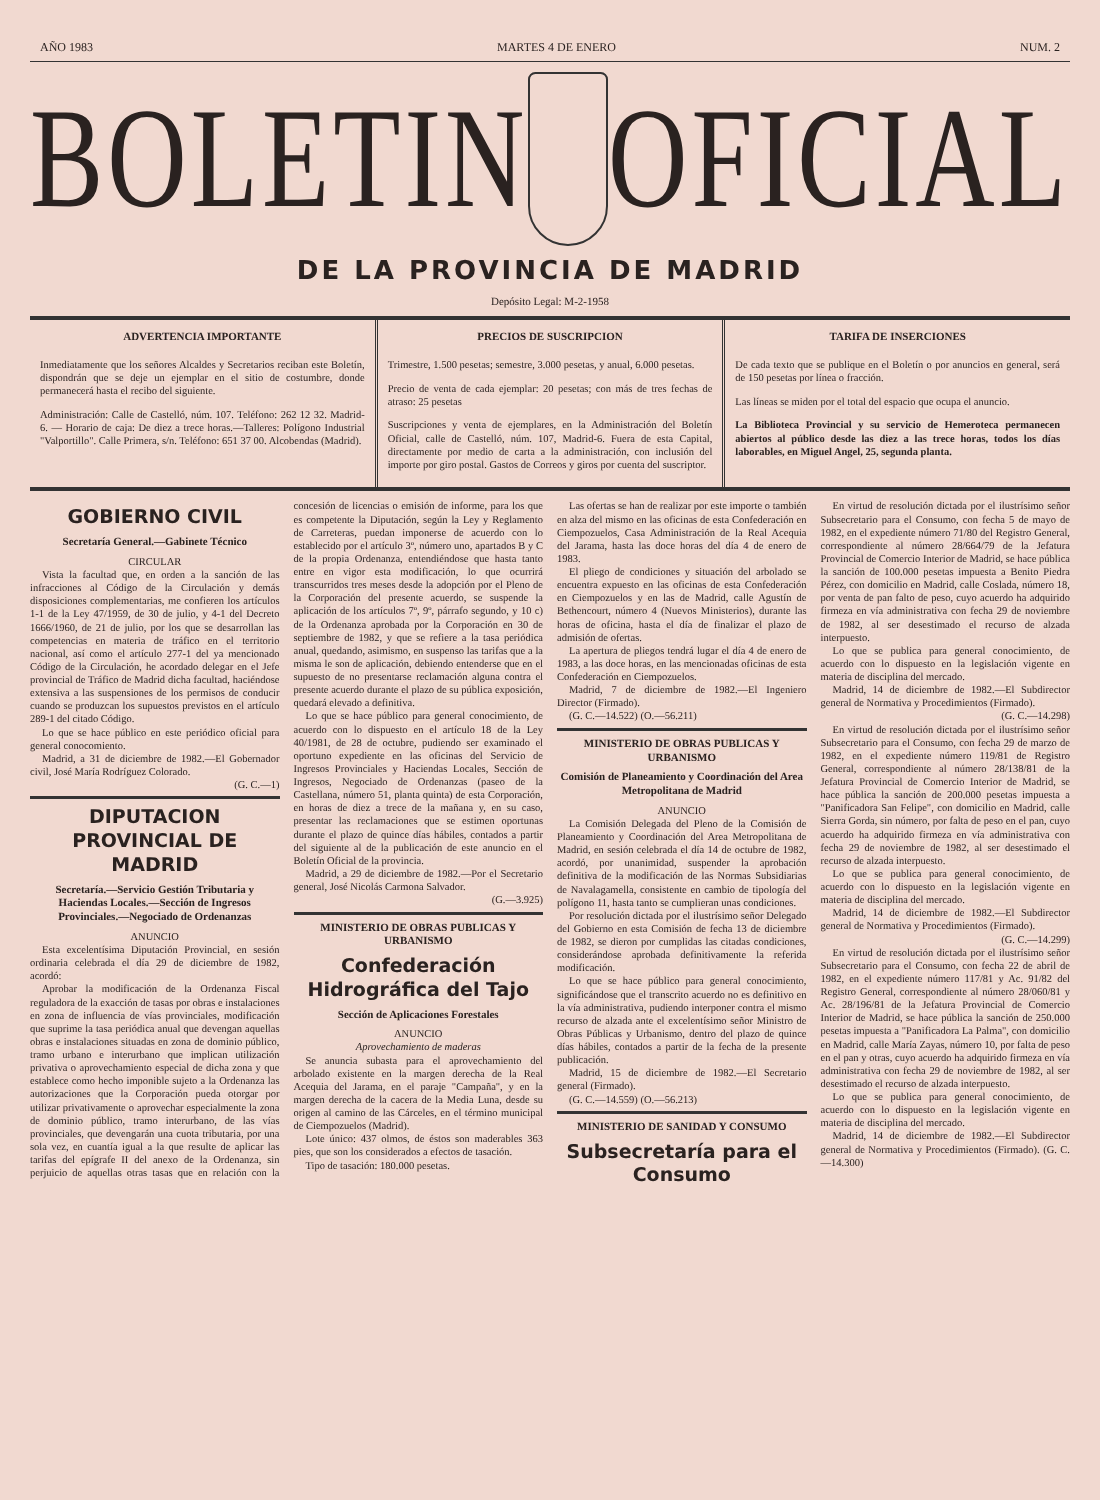AÑO 1983 MARTES 4 DE ENERO NUM. 2
BOLETIN OFICIAL
DE LA PROVINCIA DE MADRID
Depósito Legal: M-2-1958
ADVERTENCIA IMPORTANTE
Inmediatamente que los señores Alcaldes y Secretarios reciban este Boletín, dispondrán que se deje un ejemplar en el sitio de costumbre, donde permanecerá hasta el recibo del siguiente.
Administración: Calle de Castelló, núm. 107. Teléfono: 262 12 32. Madrid-6. — Horario de caja: De diez a trece horas.—Talleres: Polígono Industrial "Valportillo". Calle Primera, s/n. Teléfono: 651 37 00. Alcobendas (Madrid).
PRECIOS DE SUSCRIPCION
Trimestre, 1.500 pesetas; semestre, 3.000 pesetas, y anual, 6.000 pesetas.
Precio de venta de cada ejemplar: 20 pesetas; con más de tres fechas de atraso: 25 pesetas
Suscripciones y venta de ejemplares, en la Administración del Boletín Oficial, calle de Castelló, núm. 107, Madrid-6. Fuera de esta Capital, directamente por medio de carta a la administración, con inclusión del importe por giro postal. Gastos de Correos y giros por cuenta del suscriptor.
TARIFA DE INSERCIONES
De cada texto que se publique en el Boletín o por anuncios en general, será de 150 pesetas por línea o fracción.
Las líneas se miden por el total del espacio que ocupa el anuncio.
La Biblioteca Provincial y su servicio de Hemeroteca permanecen abiertos al público desde las diez a las trece horas, todos los días laborables, en Miguel Angel, 25, segunda planta.
GOBIERNO CIVIL
Secretaría General.—Gabinete Técnico
CIRCULAR
Vista la facultad que, en orden a la sanción de las infracciones al Código de la Circulación y demás disposiciones complementarias, me confieren los artículos 1-1 de la Ley 47/1959, de 30 de julio, y 4-1 del Decreto 1666/1960, de 21 de julio, por los que se desarrollan las competencias en materia de tráfico en el territorio nacional, así como el artículo 277-1 del ya mencionado Código de la Circulación, he acordado delegar en el Jefe provincial de Tráfico de Madrid dicha facultad, haciéndose extensiva a las suspensiones de los permisos de conducir cuando se produzcan los supuestos previstos en el artículo 289-1 del citado Código.
Lo que se hace público en este periódico oficial para general conocomiento.
Madrid, a 31 de diciembre de 1982.—El Gobernador civil, José María Rodríguez Colorado.
(G. C.—1)
DIPUTACION PROVINCIAL DE MADRID
Secretaría.—Servicio Gestión Tributaria y Haciendas Locales.—Sección de Ingresos Provinciales.—Negociado de Ordenanzas
ANUNCIO
Esta excelentísima Diputación Provincial, en sesión ordinaria celebrada el día 29 de diciembre de 1982, acordó:
Aprobar la modificación de la Ordenanza Fiscal reguladora de la exacción de tasas por obras e instalaciones en zona de influencia de vías provinciales, modificación que suprime la tasa periódica anual que devengan aquellas obras e instalaciones situadas en zona de dominio público, tramo urbano e interurbano que implican utilización privativa o aprovechamiento especial de dicha zona y que establece como hecho imponible sujeto a la Ordenanza las autorizaciones que la Corporación pueda otorgar por utilizar privativamente o aprovechar especialmente la zona de dominio público, tramo interurbano, de las vías provinciales, que devengarán una cuota tributaria, por una sola vez, en cuantía igual a la que resulte de aplicar las tarifas del epígrafe II del anexo de la Ordenanza, sin perjuicio de aquellas otras tasas que en relación con la concesión de licencias o emisión de informe, para los que es competente la Diputación, según la Ley y Reglamento de Carreteras, puedan imponerse de acuerdo con lo establecido por el artículo 3º, número uno, apartados B y C de la propia Ordenanza, entendiéndose que hasta tanto entre en vigor esta modificación, lo que ocurrirá transcurridos tres meses desde la adopción por el Pleno de la Corporación del presente acuerdo, se suspende la aplicación de los artículos 7º, 9º, párrafo segundo, y 10 c) de la Ordenanza aprobada por la Corporación en 30 de septiembre de 1982, y que se refiere a la tasa periódica anual, quedando, asimismo, en suspenso las tarifas que a la misma le son de aplicación, debiendo entenderse que en el supuesto de no presentarse reclamación alguna contra el presente acuerdo durante el plazo de su pública exposición, quedará elevado a definitiva.
Lo que se hace público para general conocimiento, de acuerdo con lo dispuesto en el artículo 18 de la Ley 40/1981, de 28 de octubre, pudiendo ser examinado el oportuno expediente en las oficinas del Servicio de Ingresos Provinciales y Haciendas Locales, Sección de Ingresos, Negociado de Ordenanzas (paseo de la Castellana, número 51, planta quinta) de esta Corporación, en horas de diez a trece de la mañana y, en su caso, presentar las reclamaciones que se estimen oportunas durante el plazo de quince días hábiles, contados a partir del siguiente al de la publicación de este anuncio en el Boletín Oficial de la provincia.
Madrid, a 29 de diciembre de 1982.—Por el Secretario general, José Nicolás Carmona Salvador.
(G.—3.925)
MINISTERIO DE OBRAS PUBLICAS Y URBANISMO
Confederación Hidrográfica del Tajo
Sección de Aplicaciones Forestales
ANUNCIO
Aprovechamiento de maderas
Se anuncia subasta para el aprovechamiento del arbolado existente en la margen derecha de la Real Acequia del Jarama, en el paraje "Campaña", y en la margen derecha de la cacera de la Media Luna, desde su origen al camino de las Cárceles, en el término municipal de Ciempozuelos (Madrid).
Lote único: 437 olmos, de éstos son maderables 363 pies, que son los considerados a efectos de tasación.
Tipo de tasación: 180.000 pesetas.
Las ofertas se han de realizar por este importe o también en alza del mismo en las oficinas de esta Confederación en Ciempozuelos, Casa Administración de la Real Acequia del Jarama, hasta las doce horas del día 4 de enero de 1983.
El pliego de condiciones y situación del arbolado se encuentra expuesto en las oficinas de esta Confederación en Ciempozuelos y en las de Madrid, calle Agustín de Bethencourt, número 4 (Nuevos Ministerios), durante las horas de oficina, hasta el día de finalizar el plazo de admisión de ofertas.
La apertura de pliegos tendrá lugar el día 4 de enero de 1983, a las doce horas, en las mencionadas oficinas de esta Confederación en Ciempozuelos.
Madrid, 7 de diciembre de 1982.—El Ingeniero Director (Firmado).
(G. C.—14.522) (O.—56.211)
MINISTERIO DE OBRAS PUBLICAS Y URBANISMO
Comisión de Planeamiento y Coordinación del Area Metropolitana de Madrid
ANUNCIO
La Comisión Delegada del Pleno de la Comisión de Planeamiento y Coordinación del Area Metropolitana de Madrid, en sesión celebrada el día 14 de octubre de 1982, acordó, por unanimidad, suspender la aprobación definitiva de la modificación de las Normas Subsidiarias de Navalagamella, consistente en cambio de tipología del polígono 11, hasta tanto se cumplieran unas condiciones.
Por resolución dictada por el ilustrísimo señor Delegado del Gobierno en esta Comisión de fecha 13 de diciembre de 1982, se dieron por cumplidas las citadas condiciones, considerándose aprobada definitivamente la referida modificación.
Lo que se hace público para general conocimiento, significándose que el transcrito acuerdo no es definitivo en la vía administrativa, pudiendo interponer contra el mismo recurso de alzada ante el excelentísimo señor Ministro de Obras Públicas y Urbanismo, dentro del plazo de quince días hábiles, contados a partir de la fecha de la presente publicación.
Madrid, 15 de diciembre de 1982.—El Secretario general (Firmado).
(G. C.—14.559) (O.—56.213)
MINISTERIO DE SANIDAD Y CONSUMO
Subsecretaría para el Consumo
En virtud de resolución dictada por el ilustrísimo señor Subsecretario para el Consumo, con fecha 5 de mayo de 1982, en el expediente número 71/80 del Registro General, correspondiente al número 28/664/79 de la Jefatura Provincial de Comercio Interior de Madrid, se hace pública la sanción de 100.000 pesetas impuesta a Benito Piedra Pérez, con domicilio en Madrid, calle Coslada, número 18, por venta de pan falto de peso, cuyo acuerdo ha adquirido firmeza en vía administrativa con fecha 29 de noviembre de 1982, al ser desestimado el recurso de alzada interpuesto.
Lo que se publica para general conocimiento, de acuerdo con lo dispuesto en la legislación vigente en materia de disciplina del mercado.
Madrid, 14 de diciembre de 1982.—El Subdirector general de Normativa y Procedimientos (Firmado).
(G. C.—14.298)
En virtud de resolución dictada por el ilustrísimo señor Subsecretario para el Consumo, con fecha 29 de marzo de 1982, en el expediente número 119/81 de Registro General, correspondiente al número 28/138/81 de la Jefatura Provincial de Comercio Interior de Madrid, se hace pública la sanción de 200.000 pesetas impuesta a "Panificadora San Felipe", con domicilio en Madrid, calle Sierra Gorda, sin número, por falta de peso en el pan, cuyo acuerdo ha adquirido firmeza en vía administrativa con fecha 29 de noviembre de 1982, al ser desestimado el recurso de alzada interpuesto.
Lo que se publica para general conocimiento, de acuerdo con lo dispuesto en la legislación vigente en materia de disciplina del mercado.
Madrid, 14 de diciembre de 1982.—El Subdirector general de Normativa y Procedimientos (Firmado).
(G. C.—14.299)
En virtud de resolución dictada por el ilustrísimo señor Subsecretario para el Consumo, con fecha 22 de abril de 1982, en el expediente número 117/81 y Ac. 91/82 del Registro General, correspondiente al número 28/060/81 y Ac. 28/196/81 de la Jefatura Provincial de Comercio Interior de Madrid, se hace pública la sanción de 250.000 pesetas impuesta a "Panificadora La Palma", con domicilio en Madrid, calle María Zayas, número 10, por falta de peso en el pan y otras, cuyo acuerdo ha adquirido firmeza en vía administrativa con fecha 29 de noviembre de 1982, al ser desestimado el recurso de alzada interpuesto.
Lo que se publica para general conocimiento, de acuerdo con lo dispuesto en la legislación vigente en materia de disciplina del mercado.
Madrid, 14 de diciembre de 1982.—El Subdirector general de Normativa y Procedimientos (Firmado). (G. C.—14.300)